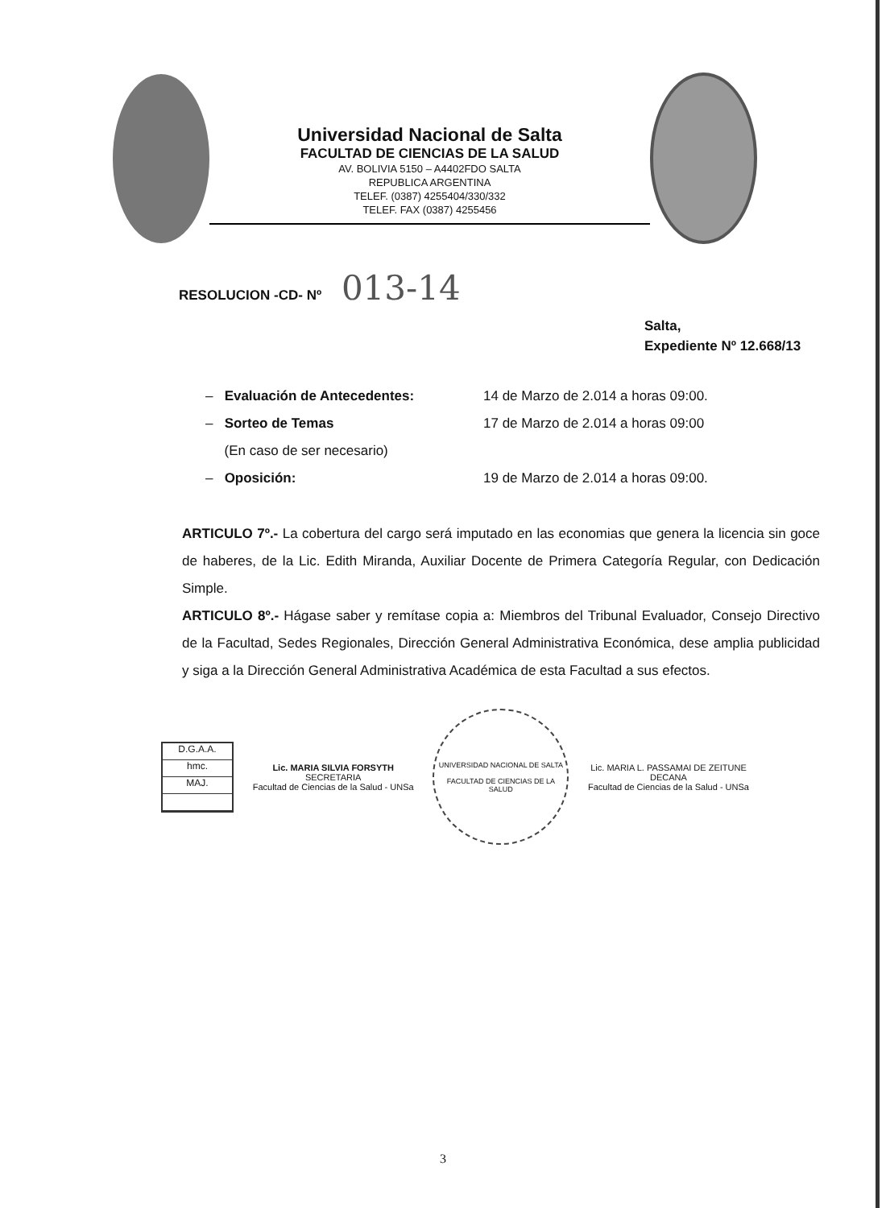Universidad Nacional de Salta
FACULTAD DE CIENCIAS DE LA SALUD
AV. BOLIVIA 5150 – A4402FDO SALTA
REPUBLICA ARGENTINA
TELEF. (0387) 4255404/330/332
TELEF. FAX (0387) 4255456
RESOLUCION -CD- Nº 013-14
Salta,
Expediente Nº 12.668/13
– Evaluación de Antecedentes: 14 de Marzo de 2.014 a horas 09:00.
– Sorteo de Temas 17 de Marzo de 2.014 a horas 09:00
(En caso de ser necesario)
– Oposición: 19 de Marzo de 2.014 a horas 09:00.
ARTICULO 7º.- La cobertura del cargo será imputado en las economias que genera la licencia sin goce de haberes, de la Lic. Edith Miranda, Auxiliar Docente de Primera Categoría Regular, con Dedicación Simple.
ARTICULO 8º.- Hágase saber y remítase copia a: Miembros del Tribunal Evaluador, Consejo Directivo de la Facultad, Sedes Regionales, Dirección General Administrativa Económica, dese amplia publicidad y siga a la Dirección General Administrativa Académica de esta Facultad a sus efectos.
D.G.A.A.
hmc.
MAJ.
Lic. MARIA SILVIA FORSYTH
SECRETARIA
Facultad de Ciencias de la Salud - UNSa
UNIVERSIDAD NACIONAL DE SALTA
FACULTAD DE CIENCIAS DE LA SALUD
Lic. MARIA L. PASSAMAI DE ZEITUNE
DECANA
Facultad de Ciencias de la Salud - UNSa
3